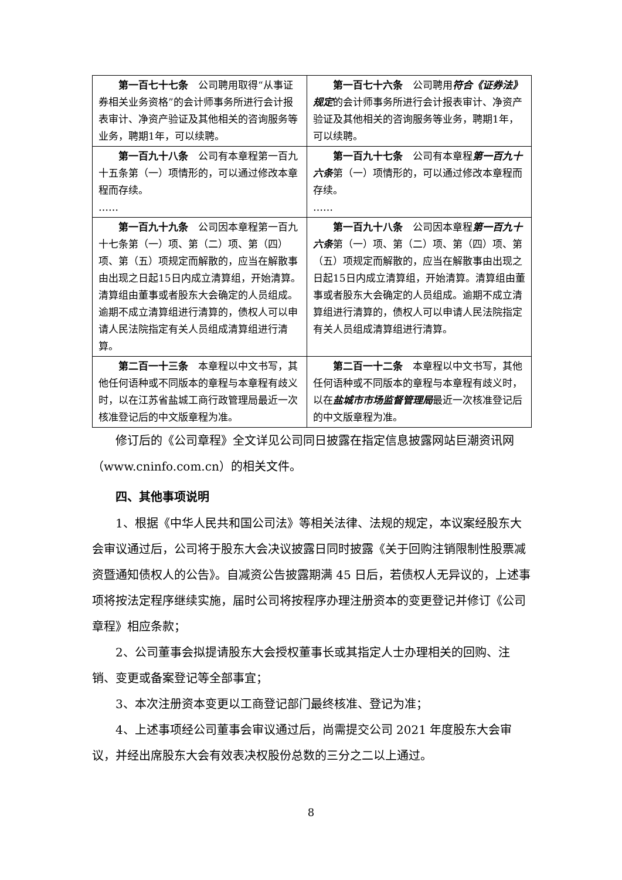| 第一百七十七条 公司聘用取得“从事证券相关业务资格”的会计师事务所进行会计报表审计、净资产验证及其他相关的咨询服务等业务，聘期1年，可以续聘。 | 第一百七十六条 公司聘用 符合《证券法》规定 的会计师事务所进行会计报表审计、净资产验证及其他相关的咨询服务等业务，聘期1年，可以续聘。 |
| 第一百九十八条 公司有本章程第一百九十五条第（一）项情形的，可以通过修改本章程而存续。 …… | 第一百九十七条 公司有本章程 第一百九十六条 第（一）项情形的，可以通过修改本章程而存续。 …… |
| 第一百九十九条 公司因本章程第一百九十七条第（一）项、第（二）项、第（四）项、第（五）项规定而解散的，应当在解散事由出现之日起15日内成立清算组，开始清算。清算组由董事或者股东大会确定的人员组成。逾期不成立清算组进行清算的，债权人可以申请人民法院指定有关人员组成清算组进行清算。 | 第一百九十八条 公司因本章程 第一百九十六条 第（一）项、第（二）项、第（四）项、第（五）项规定而解散的，应当在解散事由出现之日起15日内成立清算组，开始清算。清算组由董事或者股东大会确定的人员组成。逾期不成立清算组进行清算的，债权人可以申请人民法院指定有关人员组成清算组进行清算。 |
| 第二百一十三条 本章程以中文书写，其他任何语种或不同版本的章程与本章程有歧义时，以在江苏省盐城工商行政管理局最近一次核准登记后的中文版章程为准。 | 第二百一十二条 本章程以中文书写，其他任何语种或不同版本的章程与本章程有歧义时，以在 盐城市市场监督管理局 最近一次核准登记后的中文版章程为准。 |
修订后的《公司章程》全文详见公司同日披露在指定信息披露网站巨潮资讯网（www.cninfo.com.cn）的相关文件。
四、其他事项说明
1、根据《中华人民共和国公司法》等相关法律、法规的规定，本议案经股东大会审议通过后，公司将于股东大会决议披露日同时披露《关于回购注销限制性股票减资暨通知债权人的公告》。自减资公告披露期满 45 日后，若债权人无异议的，上述事项将按法定程序继续实施，届时公司将按程序办理注册资本的变更登记并修订《公司章程》相应条款；
2、公司董事会拟提请股东大会授权董事长或其指定人士办理相关的回购、注销、变更或备案登记等全部事宜；
3、本次注册资本变更以工商登记部门最终核准、登记为准；
4、上述事项经公司董事会审议通过后，尚需提交公司 2021 年度股东大会审议，并经出席股东大会有效表决权股份总数的三分之二以上通过。
8